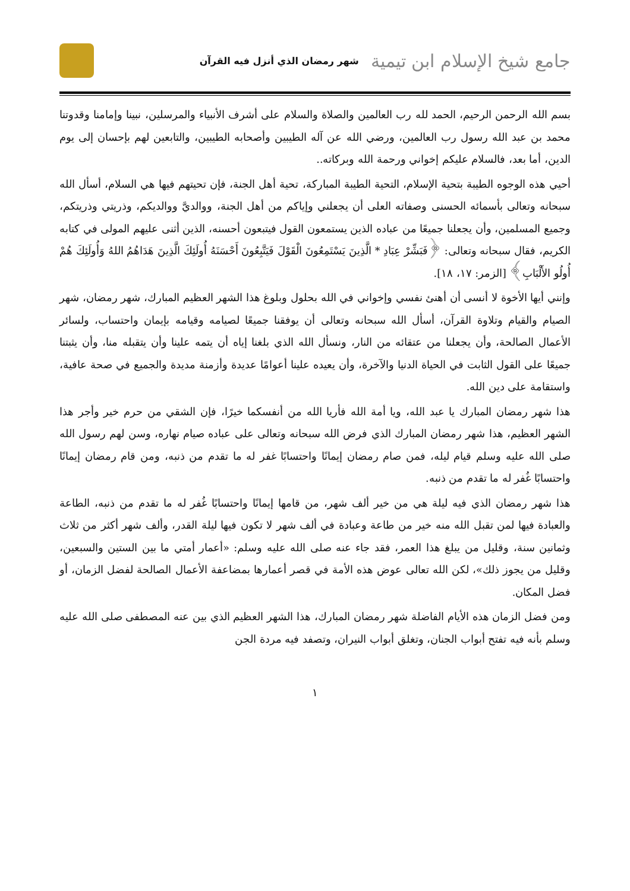جامع شيخ الإسلام ابن تيمية شهر رمضان الذي أنزل فيه القرآن
بسم الله الرحمن الرحيم، الحمد لله رب العالمين والصلاة والسلام على أشرف الأنبياء والمرسلين، نبينا وإمامنا وقدوتنا محمد بن عبد الله رسول رب العالمين، ورضي الله عن آله الطيبين وأصحابه الطيبين، والتابعين لهم بإحسان إلى يوم الدين، أما بعد، فالسلام عليكم إخواني ورحمة الله وبركاته..
أحيي هذه الوجوه الطيبة بتحية الإسلام، التحية الطيبة المباركة، تحية أهل الجنة، فإن تحيتهم فيها هي السلام، أسأل الله سبحانه وتعالى بأسمائه الحسنى وصفاته العلى أن يجعلني وإياكم من أهل الجنة، ووالديَّ ووالديكم، وذريتي وذريتكم، وجميع المسلمين، وأن يجعلنا جميعًا من عباده الذين يستمعون القول فيتبعون أحسنه، الذين أثنى عليهم المولى في كتابه الكريم، فقال سبحانه وتعالى: ﴿فَبَشِّرْ عِبَادِ * الَّذِينَ يَسْتَمِعُونَ الْقَوْلَ فَيَتَّبِعُونَ أَحْسَنَهُ أُولَئِكَ الَّذِينَ هَدَاهُمُ اللهُ وَأُولَئِكَ هُمْ أُولُو الأَلْبَابِ﴾ [الزمر: ١٧، ١٨].
وإنني أيها الأخوة لا أنسى أن أهنئ نفسي وإخواني في الله بحلول وبلوغ هذا الشهر العظيم المبارك، شهر رمضان، شهر الصيام والقيام وتلاوة القرآن، أسأل الله سبحانه وتعالى أن يوفقنا جميعًا لصيامه وقيامه بإيمان واحتساب، ولسائر الأعمال الصالحة، وأن يجعلنا من عتقائه من النار، ونسأل الله الذي بلغنا إياه أن يتمه علينا وأن يتقبله منا، وأن يثبتنا جميعًا على القول الثابت في الحياة الدنيا والآخرة، وأن يعيده علينا أعوامًا عديدة وأزمنة مديدة والجميع في صحة عافية، واستقامة على دين الله.
هذا شهر رمضان المبارك يا عبد الله، ويا أمة الله فأريا الله من أنفسكما خيرًا، فإن الشقي من حرم خير وأجر هذا الشهر العظيم، هذا شهر رمضان المبارك الذي فرض الله سبحانه وتعالى على عباده صيام نهاره، وسن لهم رسول الله صلى الله عليه وسلم قيام ليله، فمن صام رمضان إيمانًا واحتسابًا غفر له ما تقدم من ذنبه، ومن قام رمضان إيمانًا واحتسابًا غُفر له ما تقدم من ذنبه.
هذا شهر رمضان الذي فيه ليلة هي من خير ألف شهر، من قامها إيمانًا واحتسابًا غُفر له ما تقدم من ذنبه، الطاعة والعبادة فيها لمن تقبل الله منه خير من طاعة وعبادة في ألف شهر لا تكون فيها ليلة القدر، وألف شهر أكثر من ثلاث وثمانين سنة، وقليل من يبلغ هذا العمر، فقد جاء عنه صلى الله عليه وسلم: «أعمار أمتي ما بين الستين والسبعين، وقليل من يجوز ذلك»، لكن الله تعالى عوض هذه الأمة في قصر أعمارها بمضاعفة الأعمال الصالحة لفضل الزمان، أو فضل المكان.
ومن فضل الزمان هذه الأيام الفاضلة شهر رمضان المبارك، هذا الشهر العظيم الذي بين عنه المصطفى صلى الله عليه وسلم بأنه فيه تفتح أبواب الجنان، وتغلق أبواب النيران، وتصفد فيه مردة الجن
١